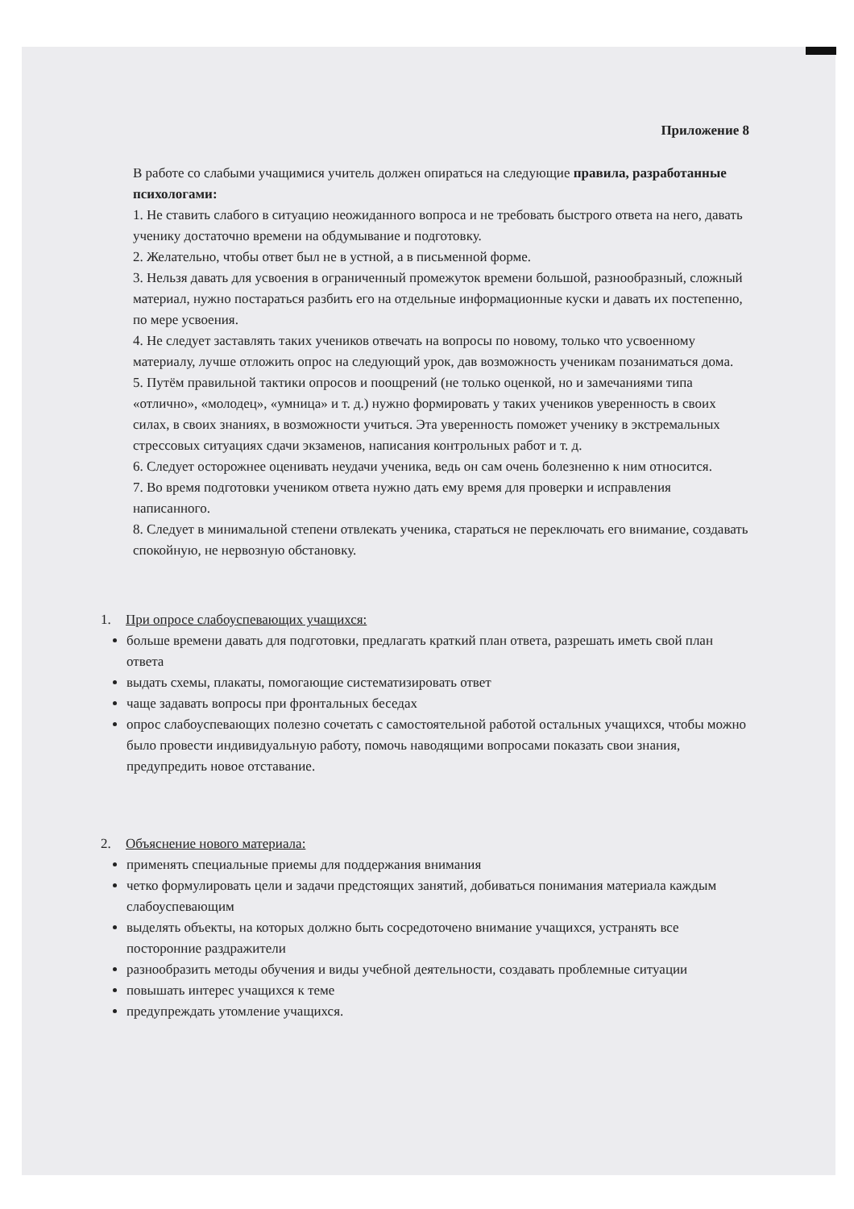Приложение 8
В работе со слабыми учащимися учитель должен опираться на следующие правила, разработанные психологами:
1. Не ставить слабого в ситуацию неожиданного вопроса и не требовать быстрого ответа на него, давать ученику достаточно времени на обдумывание и подготовку.
2. Желательно, чтобы ответ был не в устной, а в письменной форме.
3. Нельзя давать для усвоения в ограниченный промежуток времени большой, разнообразный, сложный материал, нужно постараться разбить его на отдельные информационные куски и давать их постепенно, по мере усвоения.
4. Не следует заставлять таких учеников отвечать на вопросы по новому, только что усвоенному материалу, лучше отложить опрос на следующий урок, дав возможность ученикам позаниматься дома.
5. Путём правильной тактики опросов и поощрений (не только оценкой, но и замечаниями типа «отлично», «молодец», «умница» и т. д.) нужно формировать у таких учеников уверенность в своих силах, в своих знаниях, в возможности учиться. Эта уверенность поможет ученику в экстремальных стрессовых ситуациях сдачи экзаменов, написания контрольных работ и т. д.
6. Следует осторожнее оценивать неудачи ученика, ведь он сам очень болезненно к ним относится.
7. Во время подготовки учеником ответа нужно дать ему время для проверки и исправления написанного.
8. Следует в минимальной степени отвлекать ученика, стараться не переключать его внимание, создавать спокойную, не нервозную обстановку.
1. При опросе слабоуспевающих учащихся:
больше времени давать для подготовки, предлагать краткий план ответа, разрешать иметь свой план ответа
выдать схемы, плакаты, помогающие систематизировать ответ
чаще задавать вопросы при фронтальных беседах
опрос слабоуспевающих полезно сочетать с самостоятельной работой остальных учащихся, чтобы можно было провести индивидуальную работу, помочь наводящими вопросами показать свои знания, предупредить новое отставание.
2. Объяснение нового материала:
применять специальные приемы для поддержания внимания
четко формулировать цели и задачи предстоящих занятий, добиваться понимания материала каждым слабоуспевающим
выделять объекты, на которых должно быть сосредоточено внимание учащихся, устранять все посторонние раздражители
разнообразить методы обучения и виды учебной деятельности, создавать проблемные ситуации
повышать интерес учащихся к теме
предупреждать утомление учащихся.